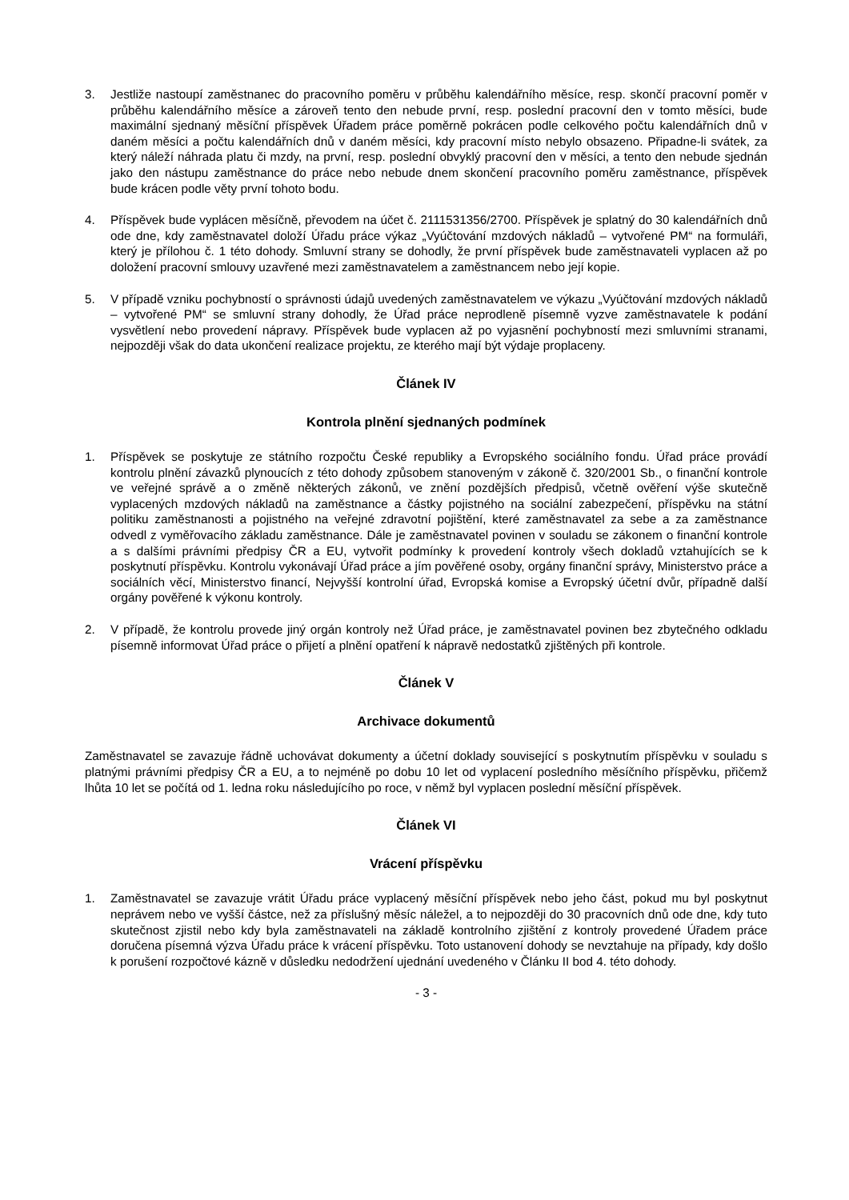3. Jestliže nastoupí zaměstnanec do pracovního poměru v průběhu kalendářního měsíce, resp. skončí pracovní poměr v průběhu kalendářního měsíce a zároveň tento den nebude první, resp. poslední pracovní den v tomto měsíci, bude maximální sjednaný měsíční příspěvek Úřadem práce poměrně pokrácen podle celkového počtu kalendářních dnů v daném měsíci a počtu kalendářních dnů v daném měsíci, kdy pracovní místo nebylo obsazeno. Připadne-li svátek, za který náleží náhrada platu či mzdy, na první, resp. poslední obvyklý pracovní den v měsíci, a tento den nebude sjednán jako den nástupu zaměstnance do práce nebo nebude dnem skončení pracovního poměru zaměstnance, příspěvek bude krácen podle věty první tohoto bodu.
4. Příspěvek bude vyplácen měsíčně, převodem na účet č. 2111531356/2700. Příspěvek je splatný do 30 kalendářních dnů ode dne, kdy zaměstnavatel doloží Úřadu práce výkaz „Vyúčtování mzdových nákladů – vytvořené PM“ na formuláři, který je přílohou č. 1 této dohody. Smluvní strany se dohodly, že první příspěvek bude zaměstnavateli vyplacen až po doložení pracovní smlouvy uzavřené mezi zaměstnavatelem a zaměstnancem nebo její kopie.
5. V případě vzniku pochybností o správnosti údajů uvedených zaměstnavatelem ve výkazu „Vyúčtování mzdových nákladů – vytvořené PM“ se smluvní strany dohodly, že Úřad práce neprodleně písemně vyzve zaměstnavatele k podání vysvětlení nebo provedení nápravy. Příspěvek bude vyplacen až po vyjasnění pochybností mezi smluvními stranami, nejpozději však do data ukončení realizace projektu, ze kterého mají být výdaje proplaceny.
Článek IV
Kontrola plnění sjednaných podmínek
1. Příspěvek se poskytuje ze státního rozpočtu České republiky a Evropského sociálního fondu. Úřad práce provádí kontrolu plnění závazků plynoucích z této dohody způsobem stanoveným v zákoně č. 320/2001 Sb., o finanční kontrole ve veřejné správě a o změně některých zákonů, ve znění pozdějších předpisů, včetně ověření výše skutečně vyplacených mzdových nákladů na zaměstnance a částky pojistného na sociální zabezpečení, příspěvku na státní politiku zaměstnanosti a pojistného na veřejné zdravotní pojištění, které zaměstnavatel za sebe a za zaměstnance odvedl z vyměřovacího základu zaměstnance. Dále je zaměstnavatel povinen v souladu se zákonem o finanční kontrole a s dalšími právními předpisy ČR a EU, vytvořit podmínky k provedení kontroly všech dokladů vztahujících se k poskytnutí příspěvku. Kontrolu vykonávají Úřad práce a jím pověřené osoby, orgány finanční správy, Ministerstvo práce a sociálních věcí, Ministerstvo financí, Nejvyšší kontrolní úřad, Evropská komise a Evropský účetní dvůr, případně další orgány pověřené k výkonu kontroly.
2. V případě, že kontrolu provede jiný orgán kontroly než Úřad práce, je zaměstnavatel povinen bez zbytečného odkladu písemně informovat Úřad práce o přijetí a plnění opatření k nápravě nedostatků zjištěných při kontrole.
Článek V
Archivace dokumentů
Zaměstnavatel se zavazuje řádně uchovávat dokumenty a účetní doklady související s poskytnutím příspěvku v souladu s platnými právními předpisy ČR a EU, a to nejméně po dobu 10 let od vyplacení posledního měsíčního příspěvku, přičemž lhůta 10 let se počítá od 1. ledna roku následujícího po roce, v němž byl vyplacen poslední měsíční příspěvek.
Článek VI
Vrácení příspěvku
1. Zaměstnavatel se zavazuje vrátit Úřadu práce vyplacený měsíční příspěvek nebo jeho část, pokud mu byl poskytnut neprávem nebo ve vyšší částce, než za příslušný měsíc náležel, a to nejpozději do 30 pracovních dnů ode dne, kdy tuto skutečnost zjistil nebo kdy byla zaměstnavateli na základě kontrolního zjištění z kontroly provedené Úřadem práce doručena písemná výzva Úřadu práce k vrácení příspěvku. Toto ustanovení dohody se nevztahuje na případy, kdy došlo k porušení rozpočtové kázně v důsledku nedodržení ujednání uvedeného v Článku II bod 4. této dohody.
- 3 -